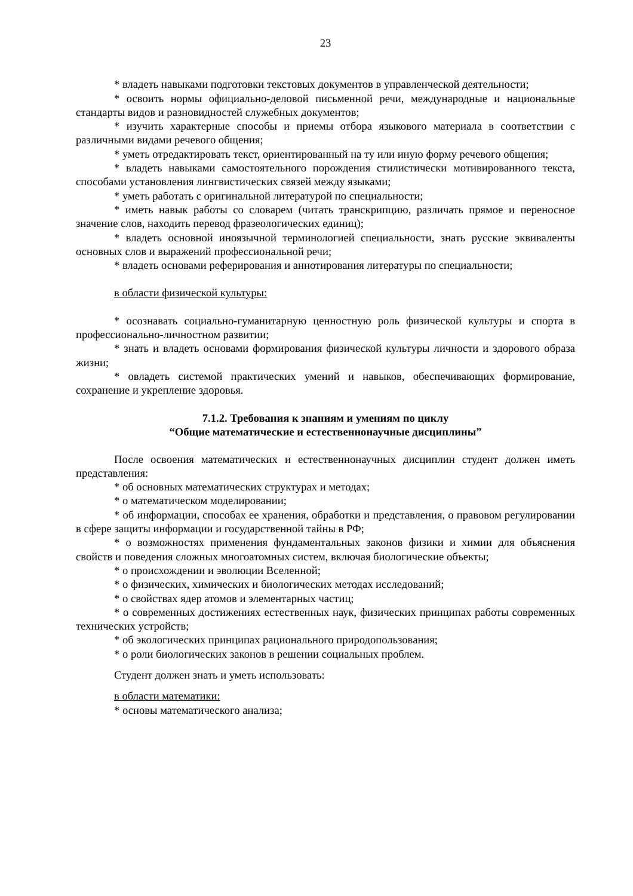23
* владеть навыками подготовки текстовых документов в управленческой деятельности;
* освоить нормы официально-деловой письменной речи, международные и национальные стандарты видов и разновидностей служебных документов;
* изучить характерные способы и приемы отбора языкового материала в соответствии с различными видами речевого общения;
* уметь отредактировать текст, ориентированный на ту или иную форму речевого общения;
* владеть навыками самостоятельного порождения стилистически мотивированного текста, способами установления лингвистических связей между языками;
* уметь работать с оригинальной литературой по специальности;
* иметь навык работы со словарем (читать транскрипцию, различать прямое и переносное значение слов, находить перевод фразеологических единиц);
* владеть основной иноязычной терминологией специальности, знать русские эквиваленты основных слов и выражений профессиональной речи;
* владеть основами реферирования и аннотирования литературы по специальности;
в области физической культуры:
* осознавать социально-гуманитарную ценностную роль физической культуры и спорта в профессионально-личностном развитии;
* знать и владеть основами формирования физической культуры личности и здорового образа жизни;
* овладеть системой практических умений и навыков, обеспечивающих формирование, сохранение и укрепление здоровья.
7.1.2. Требования к знаниям и умениям по циклу
“Общие математические и естественнонаучные дисциплины”
После освоения математических и естественнонаучных дисциплин студент должен иметь представления:
* об основных математических структурах и методах;
* о математическом моделировании;
* об информации, способах ее хранения, обработки и представления, о правовом регулировании в сфере защиты информации и государственной тайны в РФ;
* о возможностях применения фундаментальных законов физики и химии для объяснения свойств и поведения сложных многоатомных систем, включая биологические объекты;
* о происхождении и эволюции Вселенной;
* о физических, химических и биологических методах исследований;
* о свойствах ядер атомов и элементарных частиц;
* о современных достижениях естественных наук, физических принципах работы современных технических устройств;
* об экологических принципах рационального природопользования;
* о роли биологических законов в решении социальных проблем.
Студент должен знать и уметь использовать:
в области математики:
* основы математического анализа;